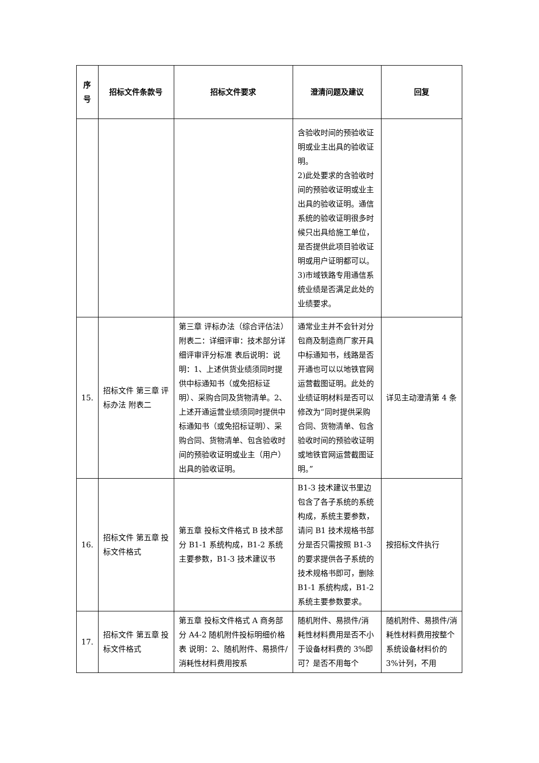| 序 号 | 招标文件条款号 | 招标文件要求 | 澄清问题及建议 | 回复 |
| --- | --- | --- | --- | --- |
| | | | 含验收时间的预验收证明或业主出具的验收证明。 2)此处要求的含验收时间的预验收证明或业主出具的验收证明。通信系统的验收证明很多时候只出具给施工单位，是否提供此项目验收证明或用户证明都可以。 3)市域铁路专用通信系统业绩是否满足此处的业绩要求。 | |
| 15. | 招标文件 第三章 评标办法 附表二 | 第三章 评标办法（综合评估法）附表二：详细评审：技术部分详细评审评分标准 表后说明：说明：1、上述供货业绩须同时提供中标通知书（或免招标证明）、采购合同及货物清单。2、上述开通运营业绩须同时提供中标通知书（或免招标证明）、采购合同、货物清单、包含验收时间的预验收证明或业主（用户）出具的验收证明。 | 通常业主并不会针对分包商及制造商厂家开具中标通知书，线路是否开通也可以以地铁官网运营截图证明。此处的业绩证明材料是否可以修改为“同时提供采购合同、货物清单、包含验收时间的预验收证明或地铁官网运营截图证明。” | 详见主动澄清第 4 条 |
| 16. | 招标文件 第五章 投标文件格式 | 第五章 投标文件格式 B 技术部分 B1-1 系统构成，B1-2 系统主要参数，B1-3 技术建议书 | B1-3 技术建议书里边包含了各子系统的系统构成，系统主要参数，请问 B1 技术规格书部分是否只需按照 B1-3 的要求提供各子系统的技术规格书即可，删除 B1-1 系统构成，B1-2 系统主要参数要求。 | 按招标文件执行 |
| 17. | 招标文件 第五章 投标文件格式 | 第五章 投标文件格式 A 商务部分 A4-2 随机附件投标明细价格表 说明：2、随机附件、易损件/消耗性材料费用按系 | 随机附件、易损件/消耗性材料费用是否不小于设备材料费的 3%即可？是否不用每个 | 随机附件、易损件/消耗性材料费用按整个系统设备材料价的 3%计列，不用 |